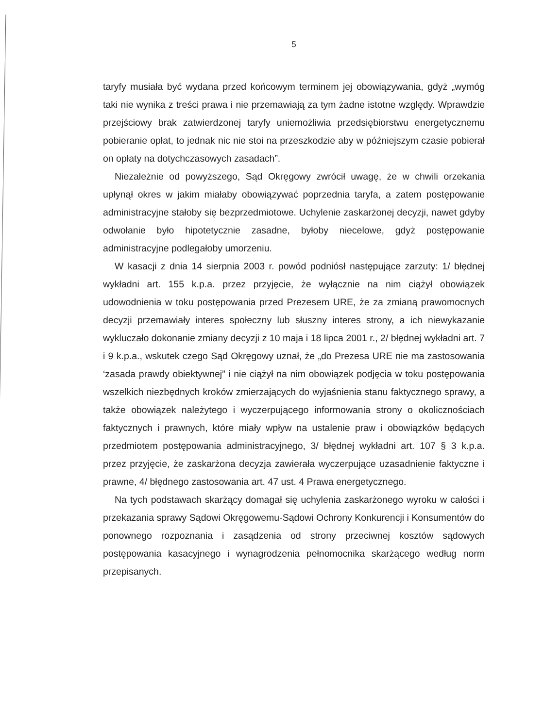5
taryfy musiała być wydana przed końcowym terminem jej obowiązywania, gdyż „wymóg taki nie wynika z treści prawa i nie przemawiają za tym żadne istotne względy. Wprawdzie przejściowy brak zatwierdzonej taryfy uniemożliwia przedsiębiorstwu energetycznemu pobieranie opłat, to jednak nic nie stoi na przeszkodzie aby w późniejszym czasie pobierał on opłaty na dotychczasowych zasadach”.
Niezależnie od powyższego, Sąd Okręgowy zwrócił uwagę, że w chwili orzekania upłynął okres w jakim miałaby obowiązywać poprzednia taryfa, a zatem postępowanie administracyjne stałoby się bezprzedmiotowe. Uchylenie zaskarżonej decyzji, nawet gdyby odwołanie było hipotetycznie zasadne, byłoby niecelowe, gdyż postępowanie administracyjne podlegałoby umorzeniu.
W kasacji z dnia 14 sierpnia 2003 r. powód podniósł następujące zarzuty: 1/ błędnej wykładni art. 155 k.p.a. przez przyjęcie, że wyłącznie na nim ciążył obowiązek udowodnienia w toku postępowania przed Prezesem URE, że za zmianą prawomocnych decyzji przemawiały interes społeczny lub słuszny interes strony, a ich niewykazanie wykluczało dokonanie zmiany decyzji z 10 maja i 18 lipca 2001 r., 2/ błędnej wykładni art. 7 i 9 k.p.a., wskutek czego Sąd Okręgowy uznał, że „do Prezesa URE nie ma zastosowania ‘zasada prawdy obiektywnej” i nie ciążył na nim obowiązek podjęcia w toku postępowania wszelkich niezbędnych kroków zmierzających do wyjaśnienia stanu faktycznego sprawy, a także obowiązek należytego i wyczerpującego informowania strony o okolicznościach faktycznych i prawnych, które miały wpływ na ustalenie praw i obowiązków będących przedmiotem postępowania administracyjnego, 3/ błędnej wykładni art. 107 § 3 k.p.a. przez przyjęcie, że zaskarżona decyzja zawierała wyczerpujące uzasadnienie faktyczne i prawne, 4/ błędnego zastosowania art. 47 ust. 4 Prawa energetycznego.
Na tych podstawach skarżący domagał się uchylenia zaskarżonego wyroku w całości i przekazania sprawy Sądowi Okręgowemu-Sądowi Ochrony Konkurencji i Konsumentów do ponownego rozpoznania i zasądzenia od strony przeciwnej kosztów sądowych postępowania kasacyjnego i wynagrodzenia pełnomocnika skarżącego według norm przepisanych.